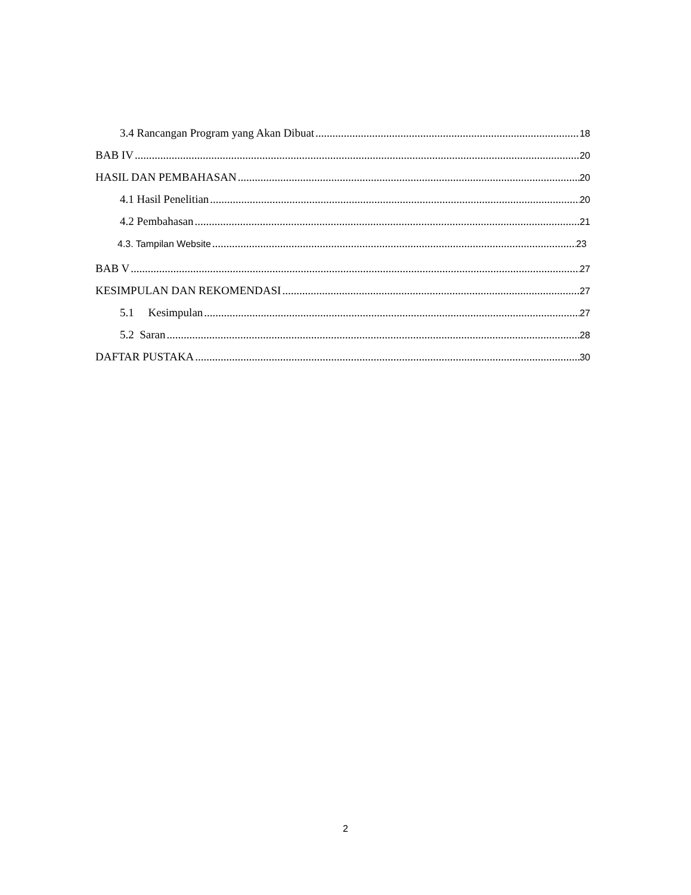3.4 Rancangan Program yang Akan Dibuat 18
BAB IV 20
HASIL DAN PEMBAHASAN 20
4.1 Hasil Penelitian 20
4.2 Pembahasan 21
4.3. Tampilan Website 23
BAB V 27
KESIMPULAN DAN REKOMENDASI 27
5.1 Kesimpulan 27
5.2 Saran 28
DAFTAR PUSTAKA 30
2